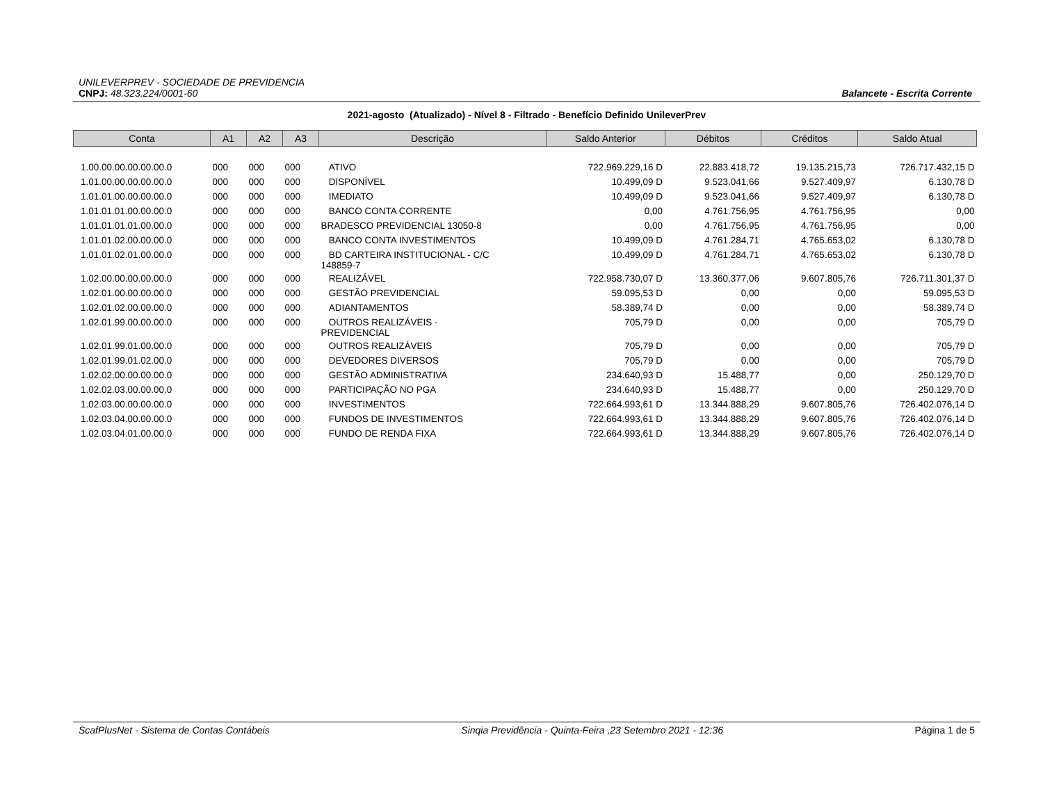UNILEVERPREV - SOCIEDADE DE PREVIDENCIA
CNPJ: 48.323.224/0001-60
Balancete - Escrita Corrente
2021-agosto (Atualizado) - Nível 8 - Filtrado - Benefício Definido UnileverPrev
| Conta | A1 | A2 | A3 | Descrição | Saldo Anterior | Débitos | Créditos | Saldo Atual |
| --- | --- | --- | --- | --- | --- | --- | --- | --- |
| 1.00.00.00.00.00.00.0 | 000 | 000 | 000 | ATIVO | 722.969.229,16 D | 22.883.418,72 | 19.135.215,73 | 726.717.432,15 D |
| 1.01.00.00.00.00.00.0 | 000 | 000 | 000 | DISPONÍVEL | 10.499,09 D | 9.523.041,66 | 9.527.409,97 | 6.130,78 D |
| 1.01.01.00.00.00.00.0 | 000 | 000 | 000 | IMEDIATO | 10.499,09 D | 9.523.041,66 | 9.527.409,97 | 6.130,78 D |
| 1.01.01.01.00.00.00.0 | 000 | 000 | 000 | BANCO CONTA CORRENTE | 0,00 | 4.761.756,95 | 4.761.756,95 | 0,00 |
| 1.01.01.01.01.00.00.0 | 000 | 000 | 000 | BRADESCO PREVIDENCIAL 13050-8 | 0,00 | 4.761.756,95 | 4.761.756,95 | 0,00 |
| 1.01.01.02.00.00.00.0 | 000 | 000 | 000 | BANCO CONTA INVESTIMENTOS | 10.499,09 D | 4.761.284,71 | 4.765.653,02 | 6.130,78 D |
| 1.01.01.02.01.00.00.0 | 000 | 000 | 000 | BD CARTEIRA INSTITUCIONAL - C/C 148859-7 | 10.499,09 D | 4.761.284,71 | 4.765.653,02 | 6.130,78 D |
| 1.02.00.00.00.00.00.0 | 000 | 000 | 000 | REALIZÁVEL | 722.958.730,07 D | 13.360.377,06 | 9.607.805,76 | 726.711.301,37 D |
| 1.02.01.00.00.00.00.0 | 000 | 000 | 000 | GESTÃO PREVIDENCIAL | 59.095,53 D | 0,00 | 0,00 | 59.095,53 D |
| 1.02.01.02.00.00.00.0 | 000 | 000 | 000 | ADIANTAMENTOS | 58.389,74 D | 0,00 | 0,00 | 58.389,74 D |
| 1.02.01.99.00.00.00.0 | 000 | 000 | 000 | OUTROS REALIZÁVEIS - PREVIDENCIAL | 705,79 D | 0,00 | 0,00 | 705,79 D |
| 1.02.01.99.01.00.00.0 | 000 | 000 | 000 | OUTROS REALIZÁVEIS | 705,79 D | 0,00 | 0,00 | 705,79 D |
| 1.02.01.99.01.02.00.0 | 000 | 000 | 000 | DEVEDORES DIVERSOS | 705,79 D | 0,00 | 0,00 | 705,79 D |
| 1.02.02.00.00.00.00.0 | 000 | 000 | 000 | GESTÃO ADMINISTRATIVA | 234.640,93 D | 15.488,77 | 0,00 | 250.129,70 D |
| 1.02.02.03.00.00.00.0 | 000 | 000 | 000 | PARTICIPAÇÃO NO PGA | 234.640,93 D | 15.488,77 | 0,00 | 250.129,70 D |
| 1.02.03.00.00.00.00.0 | 000 | 000 | 000 | INVESTIMENTOS | 722.664.993,61 D | 13.344.888,29 | 9.607.805,76 | 726.402.076,14 D |
| 1.02.03.04.00.00.00.0 | 000 | 000 | 000 | FUNDOS DE INVESTIMENTOS | 722.664.993,61 D | 13.344.888,29 | 9.607.805,76 | 726.402.076,14 D |
| 1.02.03.04.01.00.00.0 | 000 | 000 | 000 | FUNDO DE RENDA FIXA | 722.664.993,61 D | 13.344.888,29 | 9.607.805,76 | 726.402.076,14 D |
ScafPlusNet - Sistema de Contas Contábeis Sinqia Previdência - Quinta-Feira ,23 Setembro 2021 - 12:36 Página 1 de 5